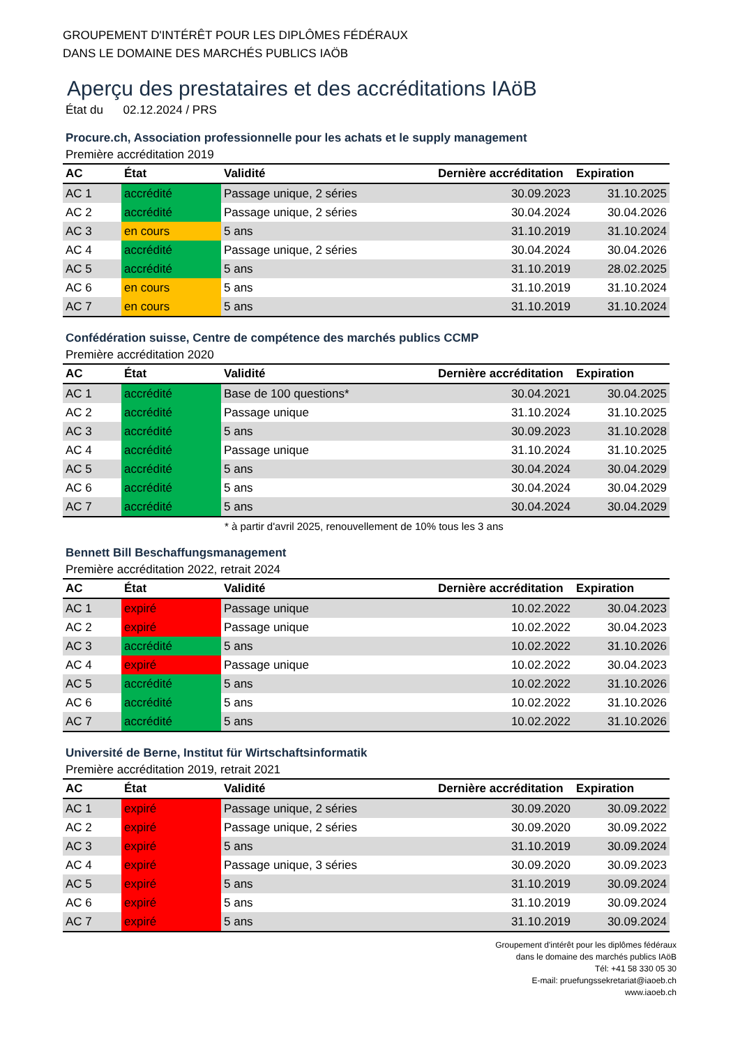GROUPEMENT D'INTÉRÊT POUR LES DIPLÔMES FÉDÉRAUX
DANS LE DOMAINE DES MARCHÉS PUBLICS IAÖB
Aperçu des prestataires et des accréditations IAöB
État du 02.12.2024 / PRS
Procure.ch, Association professionnelle pour les achats et le supply management
Première accréditation 2019
| AC | État | Validité | Dernière accréditation | Expiration |
| --- | --- | --- | --- | --- |
| AC 1 | accrédité | Passage unique, 2 séries | 30.09.2023 | 31.10.2025 |
| AC 2 | accrédité | Passage unique, 2 séries | 30.04.2024 | 30.04.2026 |
| AC 3 | en cours | 5 ans | 31.10.2019 | 31.10.2024 |
| AC 4 | accrédité | Passage unique, 2 séries | 30.04.2024 | 30.04.2026 |
| AC 5 | accrédité | 5 ans | 31.10.2019 | 28.02.2025 |
| AC 6 | en cours | 5 ans | 31.10.2019 | 31.10.2024 |
| AC 7 | en cours | 5 ans | 31.10.2019 | 31.10.2024 |
Confédération suisse, Centre de compétence des marchés publics CCMP
Première accréditation 2020
| AC | État | Validité | Dernière accréditation | Expiration |
| --- | --- | --- | --- | --- |
| AC 1 | accrédité | Base de 100 questions* | 30.04.2021 | 30.04.2025 |
| AC 2 | accrédité | Passage unique | 31.10.2024 | 31.10.2025 |
| AC 3 | accrédité | 5 ans | 30.09.2023 | 31.10.2028 |
| AC 4 | accrédité | Passage unique | 31.10.2024 | 31.10.2025 |
| AC 5 | accrédité | 5 ans | 30.04.2024 | 30.04.2029 |
| AC 6 | accrédité | 5 ans | 30.04.2024 | 30.04.2029 |
| AC 7 | accrédité | 5 ans | 30.04.2024 | 30.04.2029 |
* à partir d'avril 2025, renouvellement de 10% tous les 3 ans
Bennett Bill Beschaffungsmanagement
Première accréditation 2022, retrait 2024
| AC | État | Validité | Dernière accréditation | Expiration |
| --- | --- | --- | --- | --- |
| AC 1 | expiré | Passage unique | 10.02.2022 | 30.04.2023 |
| AC 2 | expiré | Passage unique | 10.02.2022 | 30.04.2023 |
| AC 3 | accrédité | 5 ans | 10.02.2022 | 31.10.2026 |
| AC 4 | expiré | Passage unique | 10.02.2022 | 30.04.2023 |
| AC 5 | accrédité | 5 ans | 10.02.2022 | 31.10.2026 |
| AC 6 | accrédité | 5 ans | 10.02.2022 | 31.10.2026 |
| AC 7 | accrédité | 5 ans | 10.02.2022 | 31.10.2026 |
Université de Berne, Institut für Wirtschaftsinformatik
Première accréditation 2019, retrait 2021
| AC | État | Validité | Dernière accréditation | Expiration |
| --- | --- | --- | --- | --- |
| AC 1 | expiré | Passage unique, 2 séries | 30.09.2020 | 30.09.2022 |
| AC 2 | expiré | Passage unique, 2 séries | 30.09.2020 | 30.09.2022 |
| AC 3 | expiré | 5 ans | 31.10.2019 | 30.09.2024 |
| AC 4 | expiré | Passage unique, 3 séries | 30.09.2020 | 30.09.2023 |
| AC 5 | expiré | 5 ans | 31.10.2019 | 30.09.2024 |
| AC 6 | expiré | 5 ans | 31.10.2019 | 30.09.2024 |
| AC 7 | expiré | 5 ans | 31.10.2019 | 30.09.2024 |
Groupement d'intérêt pour les diplômes fédéraux
dans le domaine des marchés publics IAöB
Tél: +41 58 330 05 30
E-mail: pruefungssekretariat@iaoeb.ch
www.iaoeb.ch